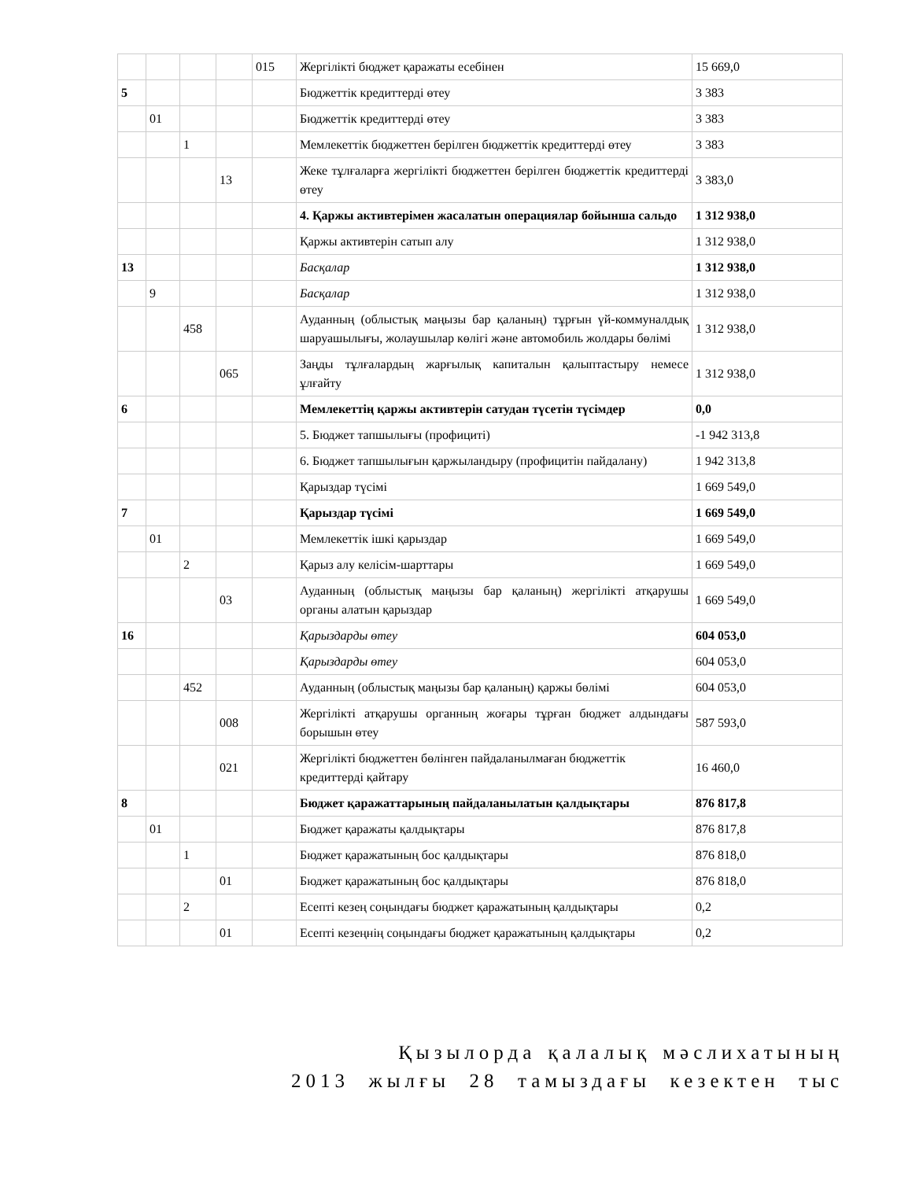| | | | | 015 | Жергілікті бюджет қаражаты есебінен | 15 669,0 |
| 5 | | | | | Бюджеттік кредиттерді өтеу | 3 383 |
| | 01 | | | | Бюджеттік кредиттерді өтеу | 3 383 |
| | | 1 | | | Мемлекеттік бюджеттен берілген бюджеттік кредиттерді өтеу | 3 383 |
| | | | 13 | | Жеке тұлғаларға жергілікті бюджеттен берілген бюджеттік кредиттерді өтеу | 3 383,0 |
| | | | | | 4. Қаржы активтерімен жасалатын операциялар бойынша сальдо | 1 312 938,0 |
| | | | | | Қаржы активтерін сатып алу | 1 312 938,0 |
| 13 | | | | | Басқалар | 1 312 938,0 |
| | 9 | | | | Басқалар | 1 312 938,0 |
| | | 458 | | | Ауданның (облыстық маңызы бар қаланың) тұрғын үй-коммуналдық шаруашылығы, жолаушылар көлігі және автомобиль жолдары бөлімі | 1 312 938,0 |
| | | | 065 | | Заңды тұлғалардың жарғылық капиталын қалыптастыру немесе ұлғайту | 1 312 938,0 |
| 6 | | | | | Мемлекеттің қаржы активтерін сатудан түсетін түсімдер | 0,0 |
| | | | | | 5. Бюджет тапшылығы (профициті) | -1 942 313,8 |
| | | | | | 6. Бюджет тапшылығын қаржыландыру (профицитін пайдалану) | 1 942 313,8 |
| | | | | | Қарыздар түсімі | 1 669 549,0 |
| 7 | | | | | Қарыздар түсімі | 1 669 549,0 |
| | 01 | | | | Мемлекеттік ішкі қарыздар | 1 669 549,0 |
| | | 2 | | | Қарыз алу келісім-шарттары | 1 669 549,0 |
| | | | 03 | | Ауданның (облыстық маңызы бар қаланың) жергілікті атқарушы органы алатын қарыздар | 1 669 549,0 |
| 16 | | | | | Қарыздарды өтеу | 604 053,0 |
| | | | | | Қарыздарды өтеу | 604 053,0 |
| | | 452 | | | Ауданның (облыстық маңызы бар қаланың) қаржы бөлімі | 604 053,0 |
| | | | 008 | | Жергілікті атқарушы органның жоғары тұрған бюджет алдындағы борышын өтеу | 587 593,0 |
| | | | 021 | | Жергілікті бюджеттен бөлінген пайдаланылмаған бюджеттік кредиттерді қайтару | 16 460,0 |
| 8 | | | | | Бюджет қаражаттарының пайдаланылатын қалдықтары | 876 817,8 |
| | 01 | | | | Бюджет қаражаты қалдықтары | 876 817,8 |
| | | 1 | | | Бюджет қаражатының бос қалдықтары | 876 818,0 |
| | | | 01 | | Бюджет қаражатының бос қалдықтары | 876 818,0 |
| | | 2 | | | Есепті кезең соңындағы бюджет қаражатының қалдықтары | 0,2 |
| | | | 01 | | Есепті кезеңнің соңындағы бюджет қаражатының қалдықтары | 0,2 |
Қызылорда қалалық мәслихатының
2013 жылғы 28 тамыздағы кезектен тыс